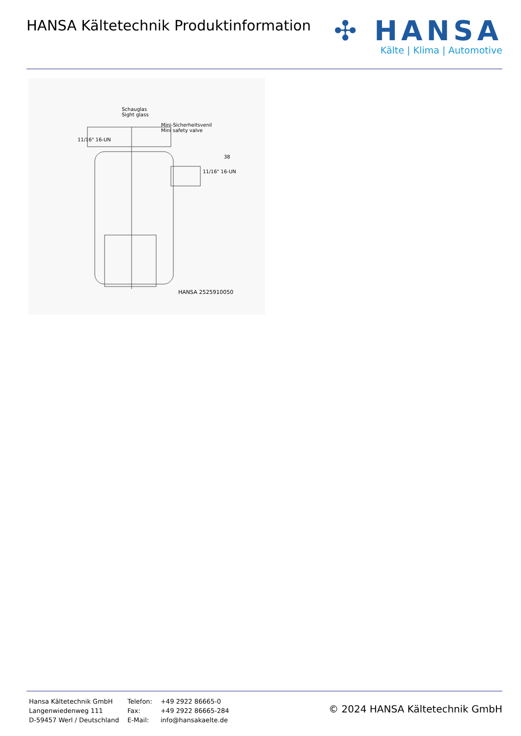HANSA Kältetechnik Produktinformation
✣ HANSA
Kälte | Klima | Automotive
Schauglas
Sight glass
Mini-Sicherheitsvenil
Mini safety valve
11/16" 16-UN
11/16" 16-UN
38
HANSA 2525910050
| Hansa Kältetechnik GmbH | Telefon: | +49 2922 86665-0 |
| Langenwiedenweg 111 | Fax: | +49 2922 86665-284 |
| D-59457 Werl / Deutschland | E-Mail: | info@hansakaelte.de |
© 2024 HANSA Kältetechnik GmbH